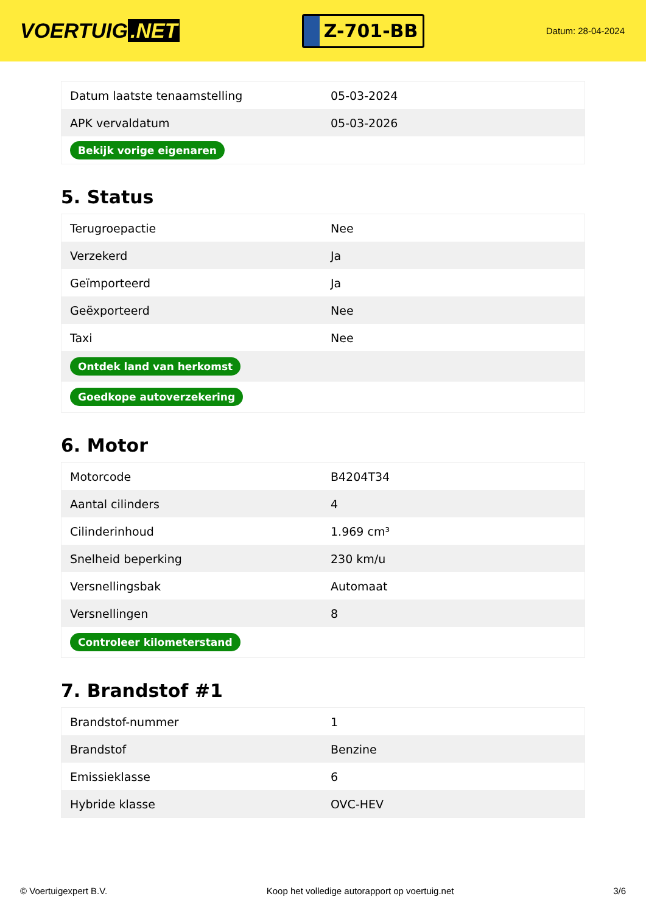VOERTUIG.NET
Z-701-BB
Datum: 28-04-2024
| Datum laatste tenaamstelling | 05-03-2024 |
| APK vervaldatum | 05-03-2026 |
| Bekijk vorige eigenaren | |
5. Status
| Terugroepactie | Nee |
| Verzekerd | Ja |
| Geïmporteerd | Ja |
| Geëxporteerd | Nee |
| Taxi | Nee |
| Ontdek land van herkomst | |
| Goedkope autoverzekering | |
6. Motor
| Motorcode | B4204T34 |
| Aantal cilinders | 4 |
| Cilinderinhoud | 1.969 cm³ |
| Snelheid beperking | 230 km/u |
| Versnellingsbak | Automaat |
| Versnellingen | 8 |
| Controleer kilometerstand | |
7. Brandstof #1
| Brandstof-nummer | 1 |
| Brandstof | Benzine |
| Emissieklasse | 6 |
| Hybride klasse | OVC-HEV |
© Voertuigexpert B.V. Koop het volledige autorapport op voertuig.net 3/6